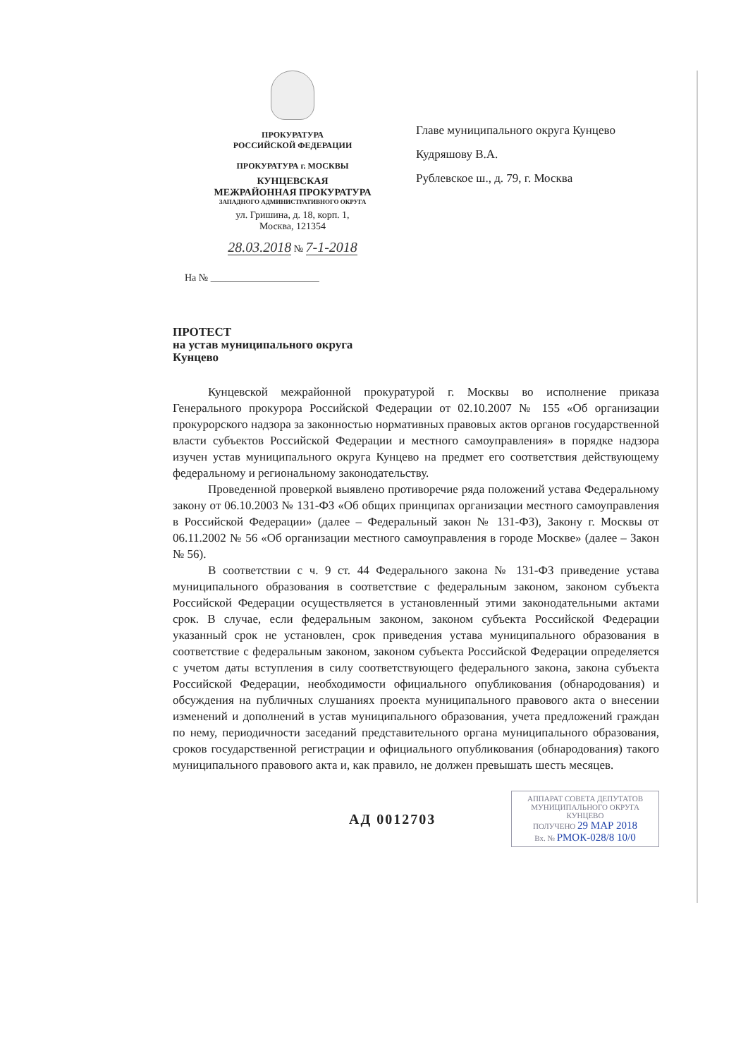ПРОКУРАТУРА
РОССИЙСКОЙ ФЕДЕРАЦИИ
ПРОКУРАТУРА г. МОСКВЫ
КУНЦЕВСКАЯ
МЕЖРАЙОННАЯ ПРОКУРАТУРА
ЗАПАДНОГО АДМИНИСТРАТИВНОГО ОКРУГА
ул. Гришина, д. 18, корп. 1,
Москва, 121354
28.03.2018 № 7-1-2018
На № ______________________
Главе муниципального округа Кунцево
Кудряшову В.А.
Рублевское ш., д. 79, г. Москва
ПРОТЕСТ
на устав муниципального округа
Кунцево
Кунцевской межрайонной прокуратурой г. Москвы во исполнение приказа Генерального прокурора Российской Федерации от 02.10.2007 № 155 «Об организации прокурорского надзора за законностью нормативных правовых актов органов государственной власти субъектов Российской Федерации и местного самоуправления» в порядке надзора изучен устав муниципального округа Кунцево на предмет его соответствия действующему федеральному и региональному законодательству.
Проведенной проверкой выявлено противоречие ряда положений устава Федеральному закону от 06.10.2003 № 131-ФЗ «Об общих принципах организации местного самоуправления в Российской Федерации» (далее – Федеральный закон № 131-ФЗ), Закону г. Москвы от 06.11.2002 № 56 «Об организации местного самоуправления в городе Москве» (далее – Закон № 56).
В соответствии с ч. 9 ст. 44 Федерального закона № 131-ФЗ приведение устава муниципального образования в соответствие с федеральным законом, законом субъекта Российской Федерации осуществляется в установленный этими законодательными актами срок. В случае, если федеральным законом, законом субъекта Российской Федерации указанный срок не установлен, срок приведения устава муниципального образования в соответствие с федеральным законом, законом субъекта Российской Федерации определяется с учетом даты вступления в силу соответствующего федерального закона, закона субъекта Российской Федерации, необходимости официального опубликования (обнародования) и обсуждения на публичных слушаниях проекта муниципального правового акта о внесении изменений и дополнений в устав муниципального образования, учета предложений граждан по нему, периодичности заседаний представительного органа муниципального образования, сроков государственной регистрации и официального опубликования (обнародования) такого муниципального правового акта и, как правило, не должен превышать шесть месяцев.
АД 0012703
АППАРАТ СОВЕТА ДЕПУТАТОВ МУНИЦИПАЛЬНОГО ОКРУГА КУНЦЕВО
ПОЛУЧЕНО 29 МАР 2018
Вх. № РМОК-028/8 10/0